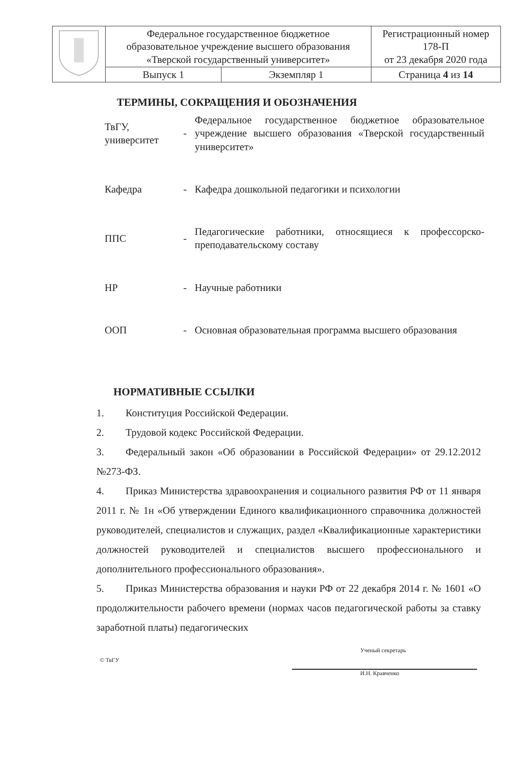| | Федеральное государственное бюджетное образовательное учреждение высшего образования «Тверской государственный университет» | | Регистрационный номер 178-П от 23 декабря 2020 года |
| | Выпуск 1 | Экземпляр 1 | Страница 4 из 14 |
ТЕРМИНЫ, СОКРАЩЕНИЯ И ОБОЗНАЧЕНИЯ
| ТвГУ, университет | - | Федеральное государственное бюджетное образовательное учреждение высшего образования «Тверской государственный университет» |
| Кафедра | - | Кафедра дошкольной педагогики и психологии |
| ППС | - | Педагогические работники, относящиеся к профессорско-преподавательскому составу |
| НР | - | Научные работники |
| ООП | - | Основная образовательная программа высшего образования |
НОРМАТИВНЫЕ ССЫЛКИ
1. Конституция Российской Федерации.
2. Трудовой кодекс Российской Федерации.
3. Федеральный закон «Об образовании в Российской Федерации» от 29.12.2012 №273-ФЗ.
4. Приказ Министерства здравоохранения и социального развития РФ от 11 января 2011 г. № 1н «Об утверждении Единого квалификационного справочника должностей руководителей, специалистов и служащих, раздел «Квалификационные характеристики должностей руководителей и специалистов высшего профессионального и дополнительного профессионального образования».
5. Приказ Министерства образования и науки РФ от 22 декабря 2014 г. № 1601 «О продолжительности рабочего времени (нормах часов педагогической работы за ставку заработной платы) педагогических
© ТвГУ
Ученый секретарь
И.Н. Кравченко